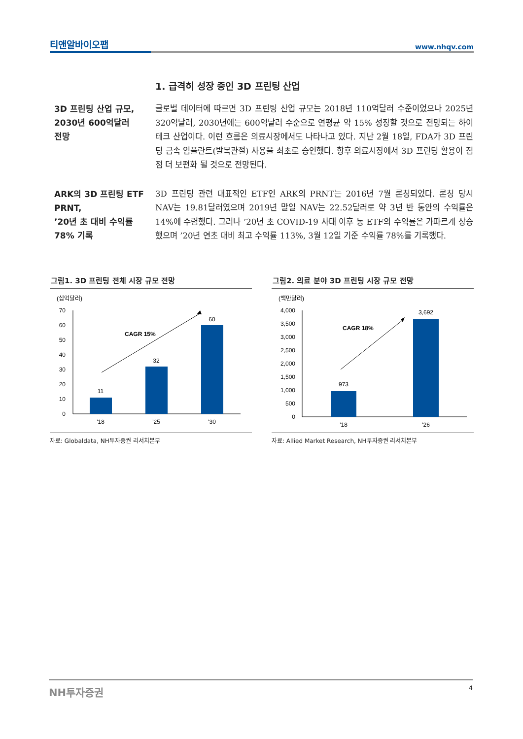티앤알바이오팹 www.nhqv.com
1. 급격히 성장 중인 3D 프린팅 산업
3D 프린팅 산업 규모,
2030년 600억달러
전망
글로벌 데이터에 따르면 3D 프린팅 산업 규모는 2018년 110억달러 수준이었으나 2025년 320억달러, 2030년에는 600억달러 수준으로 연평균 약 15% 성장할 것으로 전망되는 하이테크 산업이다. 이런 흐름은 의료시장에서도 나타나고 있다. 지난 2월 18일, FDA가 3D 프린팅 금속 임플란트(발목관절) 사용을 최초로 승인했다. 향후 의료시장에서 3D 프린팅 활용이 점점 더 보편화 될 것으로 전망된다.
ARK의 3D 프린팅 ETF
PRNT,
’20년 초 대비 수익률
78% 기록
3D 프린팅 관련 대표적인 ETF인 ARK의 PRNT는 2016년 7월 론칭되었다. 론칭 당시 NAV는 19.81달러였으며 2019년 말일 NAV는 22.52달러로 약 3년 반 동안의 수익률은 14%에 수렴했다. 그러나 ’20년 초 COVID-19 사태 이후 동 ETF의 수익률은 가파르게 상승했으며 ’20년 연초 대비 최고 수익률 113%, 3월 12일 기준 수익률 78%를 기록했다.
그림1. 3D 프린팅 전체 시장 규모 전망
(십억달러)
70
60
50
40
30
20
10
0
11
32
60
'18
'25
'30
CAGR 15%
자료: Globaldata, NH투자증권 리서치본부
그림2. 의료 분야 3D 프린팅 시장 규모 전망
(백만달러)
4,000
3,500
3,000
2,500
2,000
1,500
1,000
500
0
973
3,692
'18
'26
CAGR 18%
자료: Allied Market Research, NH투자증권 리서치본부
NH투자증권 4